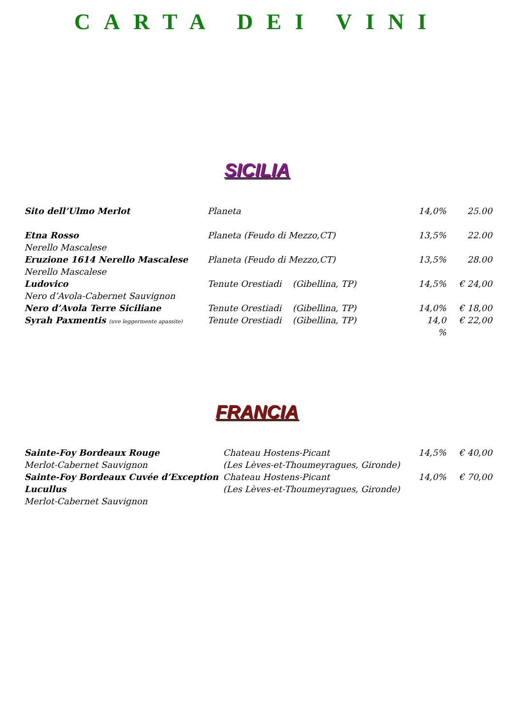CARTA DEI VINI
SICILIA
| Sito dell’Ulmo Merlot | Planeta | 14,0% | 25.00 |
| Etna Rosso | Planeta (Feudo di Mezzo,CT) | 13,5% | 22.00 |
| Nerello Mascalese | | | |
| Eruzione 1614 Nerello Mascalese | Planeta (Feudo di Mezzo,CT) | 13,5% | 28.00 |
| Nerello Mascalese | | | |
| Ludovico | Tenute Orestiadi (Gibellina, TP) | 14,5% | € 24,00 |
| Nero d’Avola-Cabernet Sauvignon | | | |
| Nero d’Avola Terre Siciliane | Tenute Orestiadi (Gibellina, TP) | 14,0% | € 18,00 |
| Syrah Paxmentis (uve leggermente apassite) | Tenute Orestiadi (Gibellina, TP) | 14,0 % | € 22,00 |
FRANCIA
| Sainte-Foy Bordeaux Rouge | Chateau Hostens-Picant | 14,5% | € 40,00 |
| Merlot-Cabernet Sauvignon | (Les Lèves-et-Thoumeyragues, Gironde) | | |
| Sainte-Foy Bordeaux Cuvée d’Exception | Chateau Hostens-Picant | 14,0% | € 70,00 |
| Lucullus | (Les Lèves-et-Thoumeyragues, Gironde) | | |
| Merlot-Cabernet Sauvignon | | | |